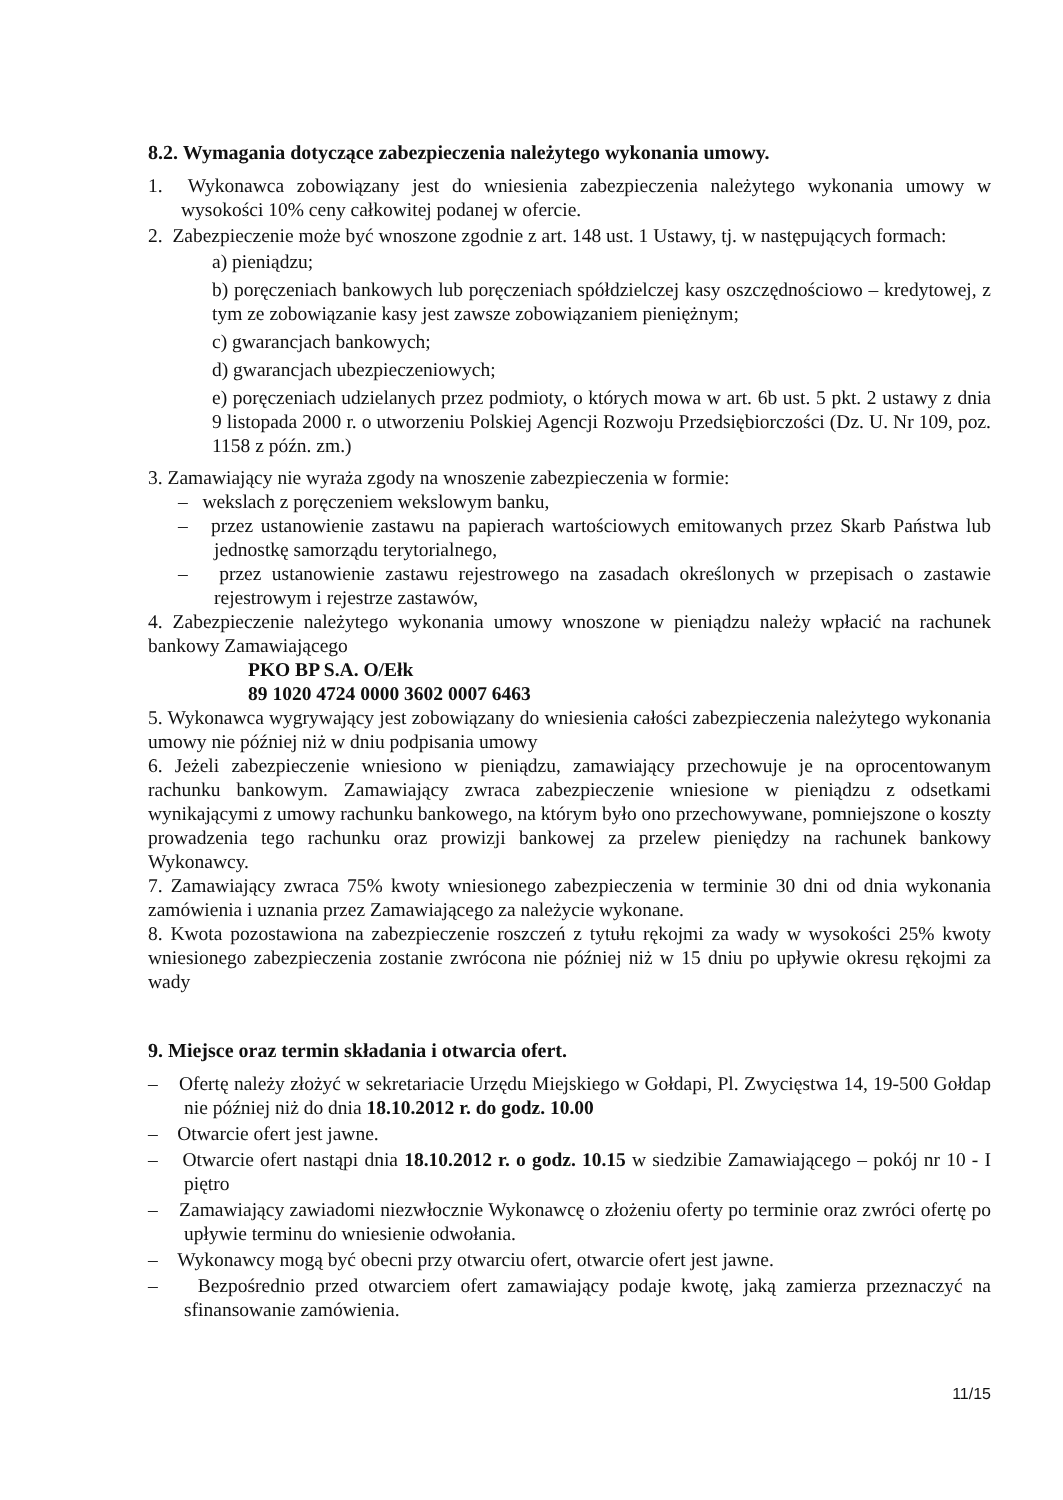8.2. Wymagania dotyczące zabezpieczenia należytego wykonania umowy.
1. Wykonawca zobowiązany jest do wniesienia zabezpieczenia należytego wykonania umowy w wysokości 10% ceny całkowitej podanej w ofercie.
2. Zabezpieczenie może być wnoszone zgodnie z art. 148 ust. 1 Ustawy, tj. w następujących formach:
a) pieniądzu;
b) poręczeniach bankowych lub poręczeniach spółdzielczej kasy oszczędnościowo – kredytowej, z tym ze zobowiązanie kasy jest zawsze zobowiązaniem pieniężnym;
c) gwarancjach bankowych;
d) gwarancjach ubezpieczeniowych;
e) poręczeniach udzielanych przez podmioty, o których mowa w art. 6b ust. 5 pkt. 2 ustawy z dnia 9 listopada 2000 r. o utworzeniu Polskiej Agencji Rozwoju Przedsiębiorczości (Dz. U. Nr 109, poz. 1158 z późn. zm.)
3. Zamawiający nie wyraża zgody na wnoszenie zabezpieczenia w formie:
– wekslach z poręczeniem wekslowym banku,
– przez ustanowienie zastawu na papierach wartościowych emitowanych przez Skarb Państwa lub jednostkę samorządu terytorialnego,
– przez ustanowienie zastawu rejestrowego na zasadach określonych w przepisach o zastawie rejestrowym i rejestrze zastawów,
4. Zabezpieczenie należytego wykonania umowy wnoszone w pieniądzu należy wpłacić na rachunek bankowy Zamawiającego
PKO BP S.A. O/Ełk
89 1020 4724 0000 3602 0007 6463
5. Wykonawca wygrywający jest zobowiązany do wniesienia całości zabezpieczenia należytego wykonania umowy nie później niż w dniu podpisania umowy
6. Jeżeli zabezpieczenie wniesiono w pieniądzu, zamawiający przechowuje je na oprocentowanym rachunku bankowym. Zamawiający zwraca zabezpieczenie wniesione w pieniądzu z odsetkami wynikającymi z umowy rachunku bankowego, na którym było ono przechowywane, pomniejszone o koszty prowadzenia tego rachunku oraz prowizji bankowej za przelew pieniędzy na rachunek bankowy Wykonawcy.
7. Zamawiający zwraca 75% kwoty wniesionego zabezpieczenia w terminie 30 dni od dnia wykonania zamówienia i uznania przez Zamawiającego za należycie wykonane.
8. Kwota pozostawiona na zabezpieczenie roszczeń z tytułu rękojmi za wady w wysokości 25% kwoty wniesionego zabezpieczenia zostanie zwrócona nie później niż w 15 dniu po upływie okresu rękojmi za wady
9. Miejsce oraz termin składania i otwarcia ofert.
– Ofertę należy złożyć w sekretariacie Urzędu Miejskiego w Gołdapi, Pl. Zwycięstwa 14, 19-500 Gołdap nie później niż do dnia 18.10.2012 r. do godz. 10.00
– Otwarcie ofert jest jawne.
– Otwarcie ofert nastąpi dnia 18.10.2012 r. o godz. 10.15 w siedzibie Zamawiającego – pokój nr 10 - I piętro
– Zamawiający zawiadomi niezwłocznie Wykonawcę o złożeniu oferty po terminie oraz zwróci ofertę po upływie terminu do wniesienie odwołania.
– Wykonawcy mogą być obecni przy otwarciu ofert, otwarcie ofert jest jawne.
– Bezpośrednio przed otwarciem ofert zamawiający podaje kwotę, jaką zamierza przeznaczyć na sfinansowanie zamówienia.
11/15